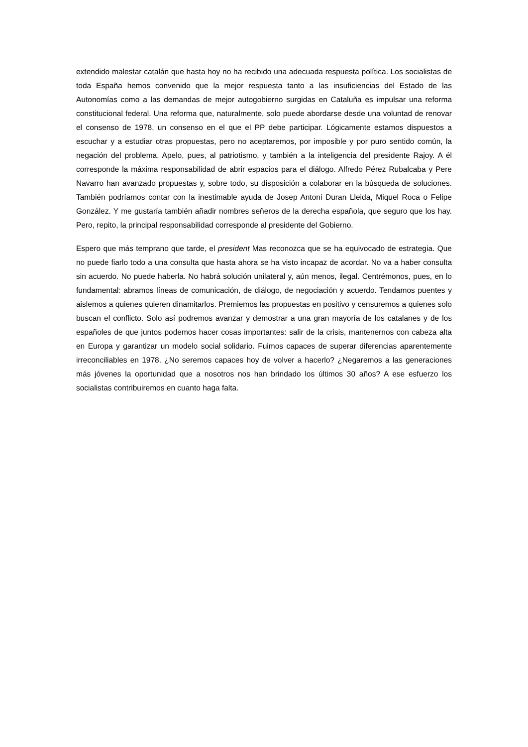extendido malestar catalán que hasta hoy no ha recibido una adecuada respuesta política. Los socialistas de toda España hemos convenido que la mejor respuesta tanto a las insuficiencias del Estado de las Autonomías como a las demandas de mejor autogobierno surgidas en Cataluña es impulsar una reforma constitucional federal. Una reforma que, naturalmente, solo puede abordarse desde una voluntad de renovar el consenso de 1978, un consenso en el que el PP debe participar. Lógicamente estamos dispuestos a escuchar y a estudiar otras propuestas, pero no aceptaremos, por imposible y por puro sentido común, la negación del problema. Apelo, pues, al patriotismo, y también a la inteligencia del presidente Rajoy. A él corresponde la máxima responsabilidad de abrir espacios para el diálogo. Alfredo Pérez Rubalcaba y Pere Navarro han avanzado propuestas y, sobre todo, su disposición a colaborar en la búsqueda de soluciones. También podríamos contar con la inestimable ayuda de Josep Antoni Duran Lleida, Miquel Roca o Felipe González. Y me gustaría también añadir nombres señeros de la derecha española, que seguro que los hay. Pero, repito, la principal responsabilidad corresponde al presidente del Gobierno.
Espero que más temprano que tarde, el president Mas reconozca que se ha equivocado de estrategia. Que no puede fiarlo todo a una consulta que hasta ahora se ha visto incapaz de acordar. No va a haber consulta sin acuerdo. No puede haberla. No habrá solución unilateral y, aún menos, ilegal. Centrémonos, pues, en lo fundamental: abramos líneas de comunicación, de diálogo, de negociación y acuerdo. Tendamos puentes y aislemos a quienes quieren dinamitarlos. Premiemos las propuestas en positivo y censuremos a quienes solo buscan el conflicto. Solo así podremos avanzar y demostrar a una gran mayoría de los catalanes y de los españoles de que juntos podemos hacer cosas importantes: salir de la crisis, mantenernos con cabeza alta en Europa y garantizar un modelo social solidario. Fuimos capaces de superar diferencias aparentemente irreconciliables en 1978. ¿No seremos capaces hoy de volver a hacerlo? ¿Negaremos a las generaciones más jóvenes la oportunidad que a nosotros nos han brindado los últimos 30 años? A ese esfuerzo los socialistas contribuiremos en cuanto haga falta.